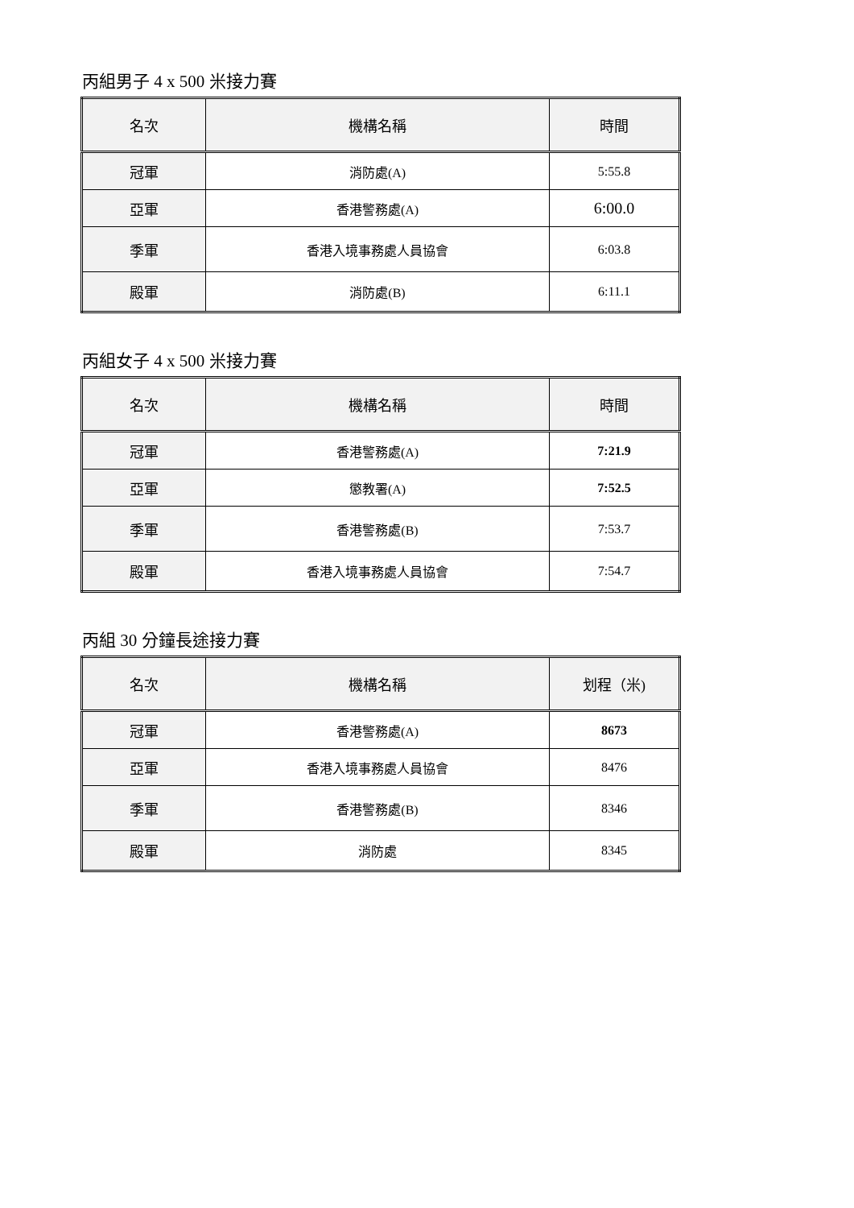丙組男子 4 x 500 米接力賽
| 名次 | 機構名稱 | 時間 |
| --- | --- | --- |
| 冠軍 | 消防處(A) | 5:55.8 |
| 亞軍 | 香港警務處(A) | 6:00.0 |
| 季軍 | 香港入境事務處人員協會 | 6:03.8 |
| 殿軍 | 消防處(B) | 6:11.1 |
丙組女子 4 x 500 米接力賽
| 名次 | 機構名稱 | 時間 |
| --- | --- | --- |
| 冠軍 | 香港警務處(A) | 7:21.9 |
| 亞軍 | 懲教署(A) | 7:52.5 |
| 季軍 | 香港警務處(B) | 7:53.7 |
| 殿軍 | 香港入境事務處人員協會 | 7:54.7 |
丙組 30 分鐘長途接力賽
| 名次 | 機構名稱 | 划程（米) |
| --- | --- | --- |
| 冠軍 | 香港警務處(A) | 8673 |
| 亞軍 | 香港入境事務處人員協會 | 8476 |
| 季軍 | 香港警務處(B) | 8346 |
| 殿軍 | 消防處 | 8345 |